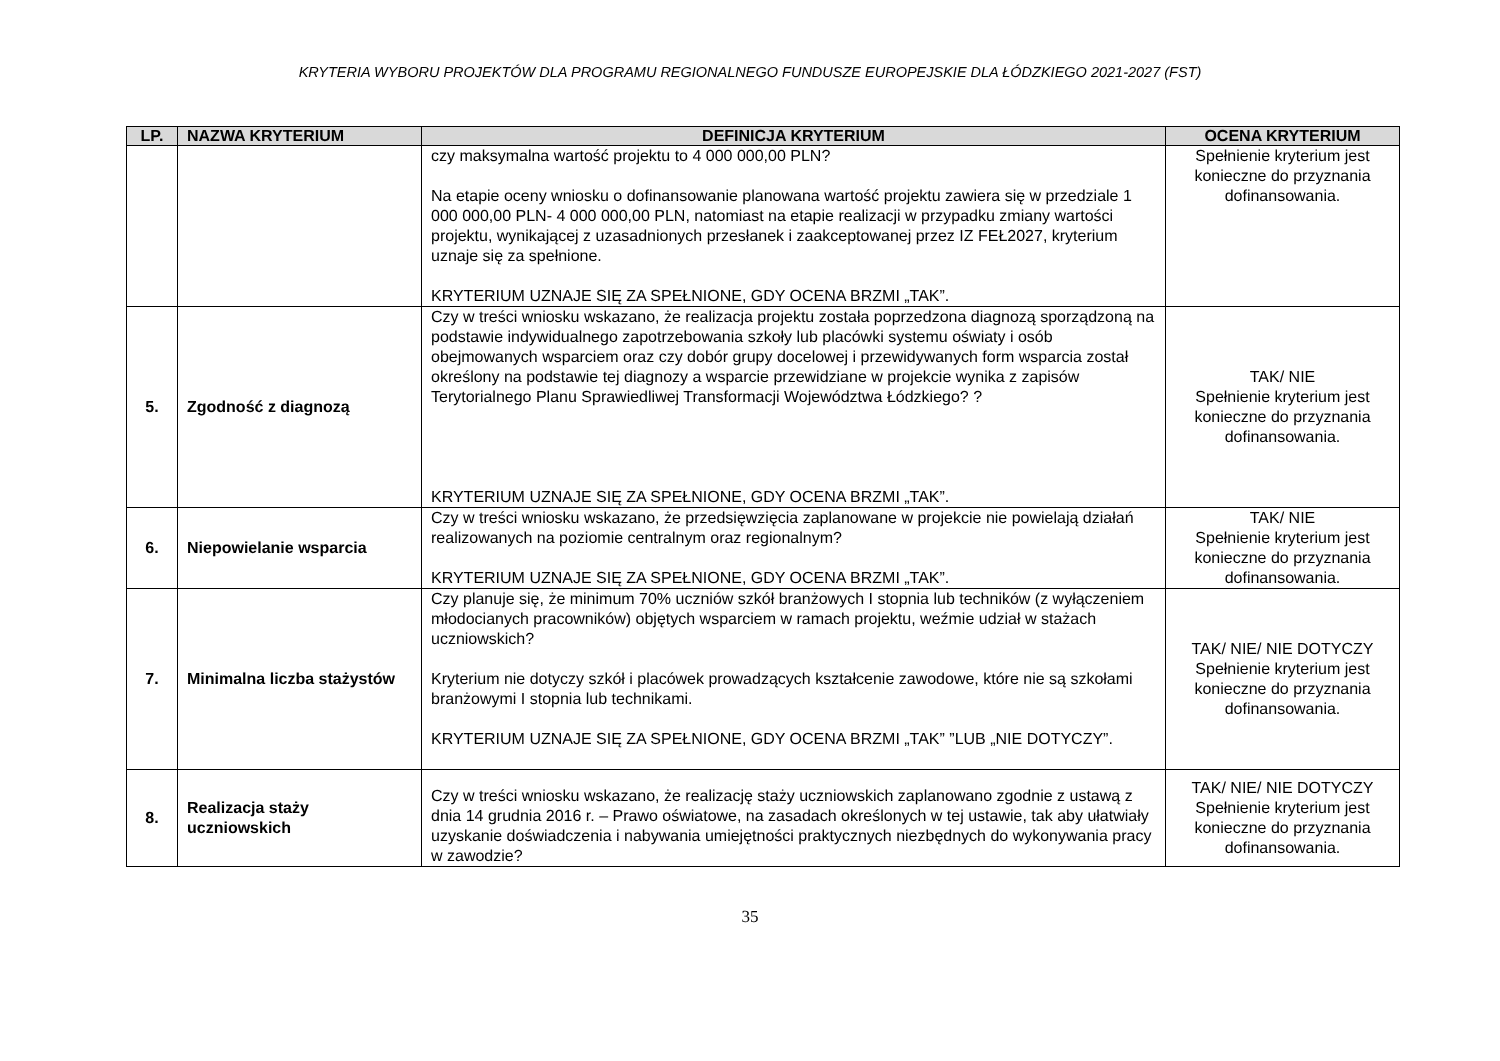KRYTERIA WYBORU PROJEKTÓW DLA PROGRAMU REGIONALNEGO FUNDUSZE EUROPEJSKIE DLA ŁÓDZKIEGO 2021-2027 (FST)
| LP. | NAZWA KRYTERIUM | DEFINICJA KRYTERIUM | OCENA KRYTERIUM |
| --- | --- | --- | --- |
| | | czy maksymalna wartość projektu to 4 000 000,00 PLN? Na etapie oceny wniosku o dofinansowanie planowana wartość projektu zawiera się w przedziale 1 000 000,00 PLN- 4 000 000,00 PLN, natomiast na etapie realizacji w przypadku zmiany wartości projektu, wynikającej z uzasadnionych przesłanek i zaakceptowanej przez IZ FEŁ2027, kryterium uznaje się za spełnione. KRYTERIUM UZNAJE SIĘ ZA SPEŁNIONE, GDY OCENA BRZMI „TAK”. | Spełnienie kryterium jest konieczne do przyznania dofinansowania. |
| 5. | Zgodność z diagnozą | Czy w treści wniosku wskazano, że realizacja projektu została poprzedzona diagnozą sporządzoną na podstawie indywidualnego zapotrzebowania szkoły lub placówki systemu oświaty i osób obejmowanych wsparciem oraz czy dobór grupy docelowej i przewidywanych form wsparcia został określony na podstawie tej diagnozy a wsparcie przewidziane w projekcie wynika z zapisów Terytorialnego Planu Sprawiedliwej Transformacji Województwa Łódzkiego? ? KRYTERIUM UZNAJE SIĘ ZA SPEŁNIONE, GDY OCENA BRZMI „TAK”. | TAK/ NIE Spełnienie kryterium jest konieczne do przyznania dofinansowania. |
| 6. | Niepowielanie wsparcia | Czy w treści wniosku wskazano, że przedsięwzięcia zaplanowane w projekcie nie powielają działań realizowanych na poziomie centralnym oraz regionalnym? KRYTERIUM UZNAJE SIĘ ZA SPEŁNIONE, GDY OCENA BRZMI „TAK”. | TAK/ NIE Spełnienie kryterium jest konieczne do przyznania dofinansowania. |
| 7. | Minimalna liczba stażystów | Czy planuje się, że minimum 70% uczniów szkół branżowych I stopnia lub techników (z wyłączeniem młodocianych pracowników) objętych wsparciem w ramach projektu, weźmie udział w stażach uczniowskich? Kryterium nie dotyczy szkół i placówek prowadzących kształcenie zawodowe, które nie są szkołami branżowymi I stopnia lub technikami. KRYTERIUM UZNAJE SIĘ ZA SPEŁNIONE, GDY OCENA BRZMI „TAK” ”LUB „NIE DOTYCZY”. | TAK/ NIE/ NIE DOTYCZY Spełnienie kryterium jest konieczne do przyznania dofinansowania. |
| 8. | Realizacja staży uczniowskich | Czy w treści wniosku wskazano, że realizację staży uczniowskich zaplanowano zgodnie z ustawą z dnia 14 grudnia 2016 r. – Prawo oświatowe, na zasadach określonych w tej ustawie, tak aby ułatwiały uzyskanie doświadczenia i nabywania umiejętności praktycznych niezbędnych do wykonywania pracy w zawodzie? | TAK/ NIE/ NIE DOTYCZY Spełnienie kryterium jest konieczne do przyznania dofinansowania. |
35